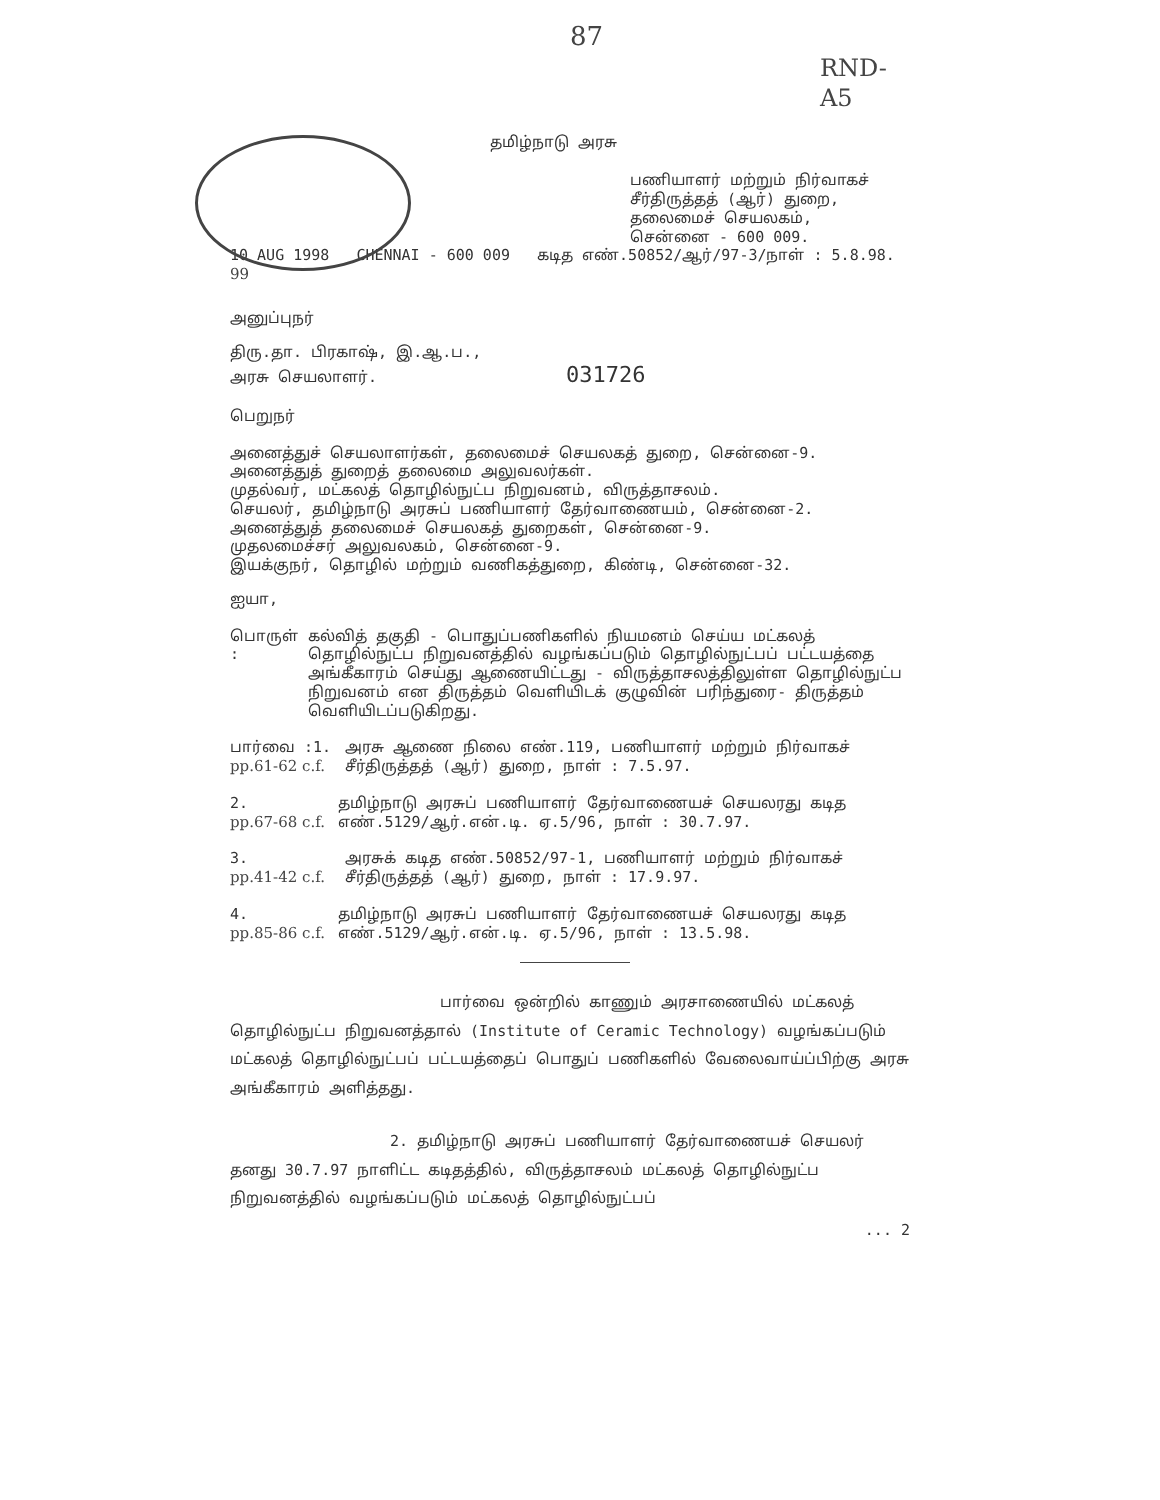87
RND-A5
தமிழ்நாடு அரசு
பணியாளர் மற்றும் நிர்வாகச்
சீர்திருத்தத் (ஆர்) துறை,
தலைமைச் செயலகம்,
சென்னை - 600 009.
10 AUG 1998 CHENNAI - 600 009 கடித எண்.50852/ஆர்/97-3/நாள் : 5.8.98. 99
அனுப்புநர்
திரு.தா. பிரகாஷ், இ.ஆ.ப.,
அரசு செயலாளர். 031726
பெறுநர்
அனைத்துச் செயலாளர்கள், தலைமைச் செயலகத் துறை, சென்னை-9.
அனைத்துத் துறைத் தலைமை அலுவலர்கள்.
முதல்வர், மட்கலத் தொழில்நுட்ப நிறுவனம், விருத்தாசலம்.
செயலர், தமிழ்நாடு அரசுப் பணியாளர் தேர்வாணையம், சென்னை-2.
அனைத்துத் தலைமைச் செயலகத் துறைகள், சென்னை-9.
முதலமைச்சர் அலுவலகம், சென்னை-9.
இயக்குநர், தொழில் மற்றும் வணிகத்துறை, கிண்டி, சென்னை-32.
ஐயா,
பொருள் : கல்வித் தகுதி - பொதுப்பணிகளில் நியமனம் செய்ய மட்கலத் தொழில்நுட்ப நிறுவனத்தில் வழங்கப்படும் தொழில்நுட்பப் பட்டயத்தை அங்கீகாரம் செய்து ஆணையிட்டது - விருத்தாசலத்திலுள்ள தொழில்நுட்ப நிறுவனம் என திருத்தம் வெளியிடக் குழுவின் பரிந்துரை- திருத்தம் வெளியிடப்படுகிறது.
பார்வை :1.
pp.61-62 c.f.
அரசு ஆணை நிலை எண்.119, பணியாளர் மற்றும் நிர்வாகச் சீர்திருத்தத் (ஆர்) துறை, நாள் : 7.5.97.
2.
pp.67-68 c.f.
தமிழ்நாடு அரசுப் பணியாளர் தேர்வாணையச் செயலரது கடித எண்.5129/ஆர்.என்.டி. ஏ.5/96, நாள் : 30.7.97.
3.
pp.41-42 c.f.
அரசுக் கடித எண்.50852/97-1, பணியாளர் மற்றும் நிர்வாகச் சீர்திருத்தத் (ஆர்) துறை, நாள் : 17.9.97.
4.
pp.85-86 c.f.
தமிழ்நாடு அரசுப் பணியாளர் தேர்வாணையச் செயலரது கடித எண்.5129/ஆர்.என்.டி. ஏ.5/96, நாள் : 13.5.98.
பார்வை ஒன்றில் காணும் அரசாணையில் மட்கலத் தொழில்நுட்ப நிறுவனத்தால் (Institute of Ceramic Technology) வழங்கப்படும் மட்கலத் தொழில்நுட்பப் பட்டயத்தைப் பொதுப் பணிகளில் வேலைவாய்ப்பிற்கு அரசு அங்கீகாரம் அளித்தது.
2. தமிழ்நாடு அரசுப் பணியாளர் தேர்வாணையச் செயலர் தனது 30.7.97 நாளிட்ட கடிதத்தில், விருத்தாசலம் மட்கலத் தொழில்நுட்ப நிறுவனத்தில் வழங்கப்படும் மட்கலத் தொழில்நுட்பப்
... 2